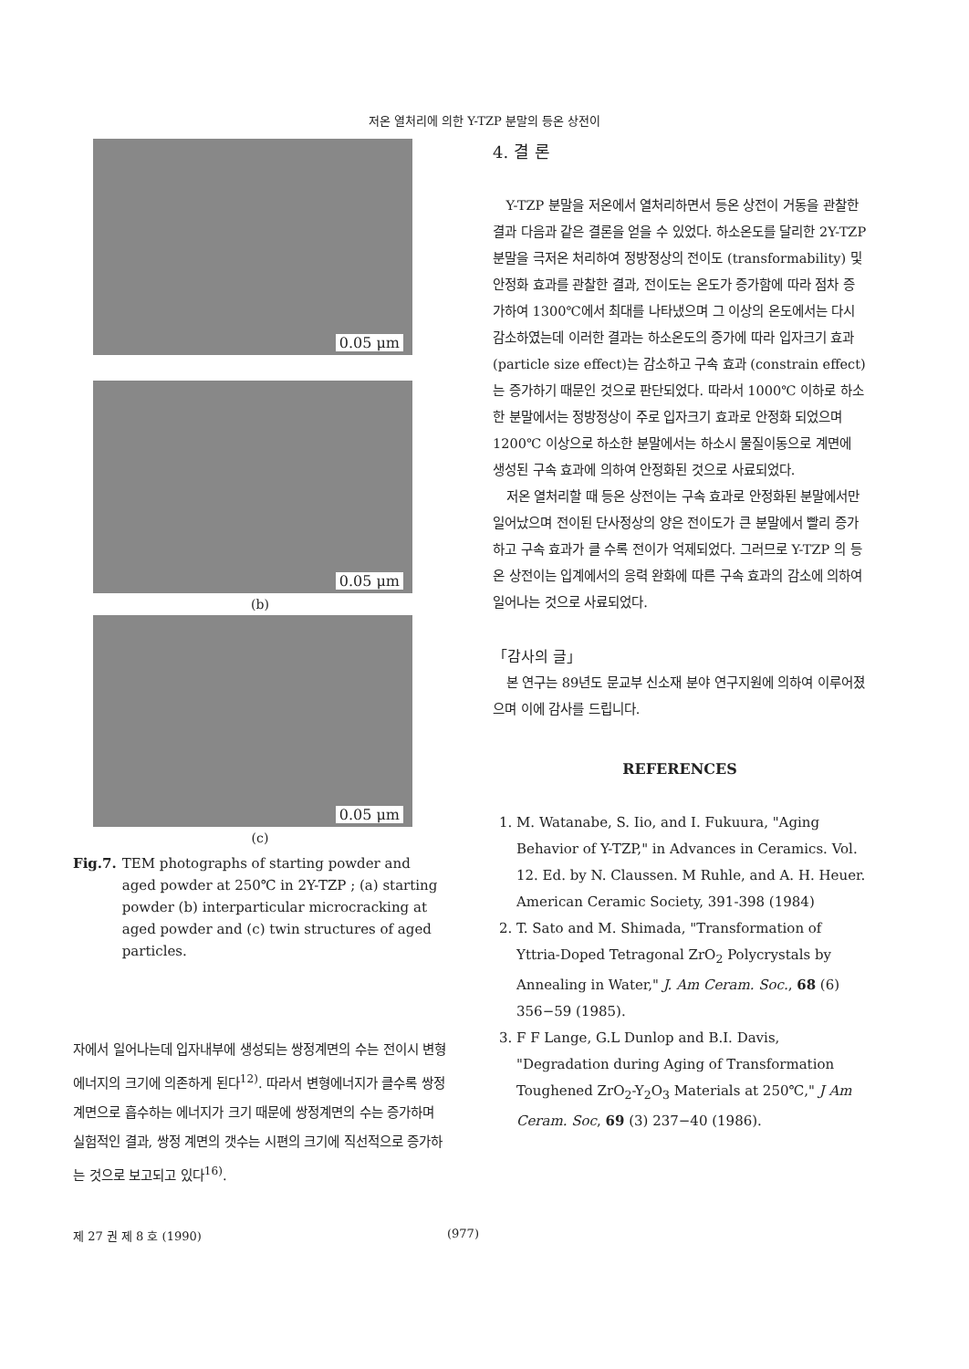저온 열처리에 의한 Y-TZP 분말의 등온 상전이
0.05 μm
0.05 μm
(b)
0.05 μm
(c)
Fig.7. TEM photographs of starting powder and aged powder at 250℃ in 2Y-TZP ; (a) starting powder (b) interparticular microcracking at aged powder and (c) twin structures of aged particles.
자에서 일어나는데 입자내부에 생성되는 쌍정계면의 수는 전이시 변형에너지의 크기에 의존하게 된다<sup>12)</sup>. 따라서 변형에너지가 클수록 쌍정계면으로 흡수하는 에너지가 크기 때문에 쌍정계면의 수는 증가하며 실험적인 결과, 쌍정 계면의 갯수는 시편의 크기에 직선적으로 증가하는 것으로 보고되고 있다<sup>16)</sup>.
4. 결 론
Y-TZP 분말을 저온에서 열처리하면서 등온 상전이 거동을 관찰한 결과 다음과 같은 결론을 얻을 수 있었다. 하소온도를 달리한 2Y-TZP 분말을 극저온 처리하여 정방정상의 전이도 (transformability) 및 안정화 효과를 관찰한 결과, 전이도는 온도가 증가함에 따라 점차 증가하여 1300℃에서 최대를 나타냈으며 그 이상의 온도에서는 다시 감소하였는데 이러한 결과는 하소온도의 증가에 따라 입자크기 효과(particle size effect)는 감소하고 구속 효과 (constrain effect)는 증가하기 때문인 것으로 판단되었다. 따라서 1000℃ 이하로 하소한 분말에서는 정방정상이 주로 입자크기 효과로 안정화 되었으며 1200℃ 이상으로 하소한 분말에서는 하소시 물질이동으로 계면에 생성된 구속 효과에 의하여 안정화된 것으로 사료되었다.
저온 열처리할 때 등온 상전이는 구속 효과로 안정화된 분말에서만 일어났으며 전이된 단사정상의 양은 전이도가 큰 분말에서 빨리 증가하고 구속 효과가 클 수록 전이가 억제되었다. 그러므로 Y-TZP 의 등온 상전이는 입계에서의 응력 완화에 따른 구속 효과의 감소에 의하여 일어나는 것으로 사료되었다.
「감사의 글」
본 연구는 89년도 문교부 신소재 분야 연구지원에 의하여 이루어졌으며 이에 감사를 드립니다.
REFERENCES
1. M. Watanabe, S. Iio, and I. Fukuura, "Aging Behavior of Y-TZP," in Advances in Ceramics. Vol. 12. Ed. by N. Claussen. M Ruhle, and A. H. Heuer. American Ceramic Society, 391-398 (1984)
2. T. Sato and M. Shimada, "Transformation of Yttria-Doped Tetragonal ZrO<sub>2</sub> Polycrystals by Annealing in Water," J. Am Ceram. Soc., 68 (6) 356−59 (1985).
3. F F Lange, G.L Dunlop and B.I. Davis, "Degradation during Aging of Transformation Toughened ZrO<sub>2</sub>-Y<sub>2</sub>O<sub>3</sub> Materials at 250℃," J Am Ceram. Soc, 69 (3) 237−40 (1986).
제 27 권 제 8 호 (1990) (977)